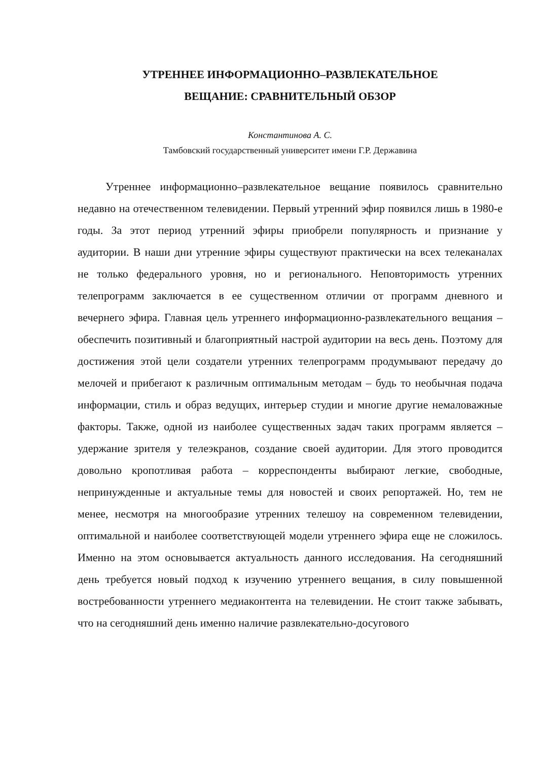УТРЕННЕЕ ИНФОРМАЦИОННО–РАЗВЛЕКАТЕЛЬНОЕ
ВЕЩАНИЕ: СРАВНИТЕЛЬНЫЙ ОБЗОР
Константинова А. С.
Тамбовский государственный университет имени Г.Р. Державина
Утреннее информационно–развлекательное вещание появилось сравнительно недавно на отечественном телевидении. Первый утренний эфир появился лишь в 1980-е годы. За этот период утренний эфиры приобрели популярность и признание у аудитории. В наши дни утренние эфиры существуют практически на всех телеканалах не только федерального уровня, но и региональногo. Неповторимость утренних телепрограмм заключается в ее существенном отличии от программ дневного и вечернего эфира. Главная цель утреннего информационно-развлекательного вещания – обеспечить позитивный и благоприятный настрой аудитории на весь день. Поэтому для достижения этой цели создатели утренних телепрограмм продумывают передачу до мелочей и прибегают к различным оптимальным методам – будь то необычная подача информации, стиль и образ ведущих, интерьер студии и многие другие немаловажные факторы. Также, одной из наиболее существенных задач таких программ является – удержание зрителя у телеэкранов, создание своей аудитории. Для этого проводится довольно кропотливая работа – корреспонденты выбирают легкие, свободные, непринужденные и актуальные темы для новостей и своих репортажей. Но, тем не менее, несмотря на многообразие утренних телешоу на современном телевидении, оптимальной и наиболее соответствующей модели утреннего эфира еще не сложилось. Именно на этом основывается актуальность данного исследования. На сегодняшний день требуется новый подход к изучению утреннего вещания, в силу повышенной востребованности утреннего медиаконтента на телевидении. Не стоит также забывать, что на сегодняшний день именно наличие развлекательно-досугового